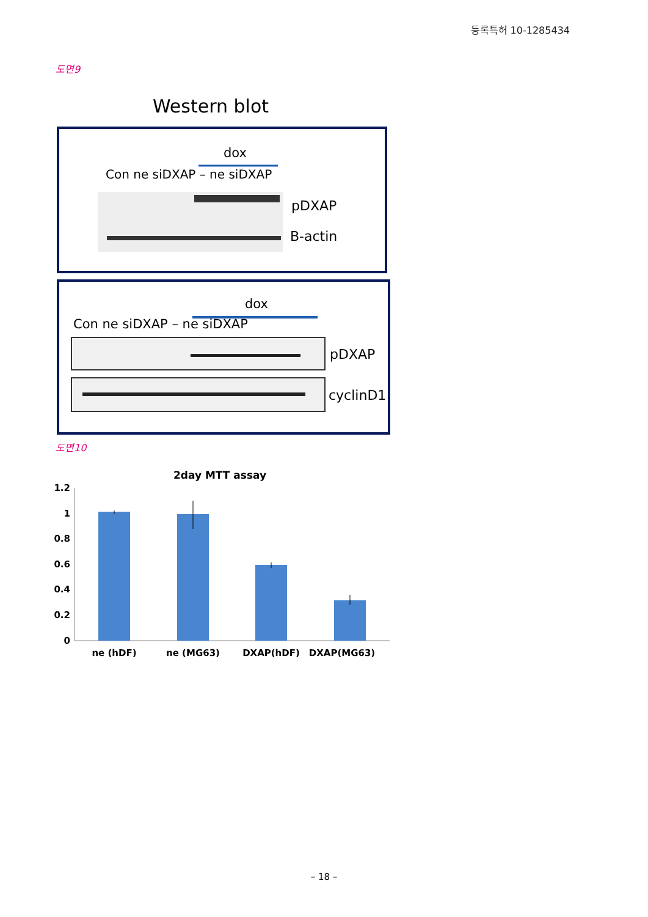등록특허 10-1285434
도면9
Western blot
dox
Con ne siDXAP – ne siDXAP
pDXAP
B-actin
dox
Con ne siDXAP – ne siDXAP
pDXAP
cyclinD1
도면10
2day MTT assay
1.2
1
0.8
0.6
0.4
0.2
0
ne (hDF)
ne (MG63)
DXAP(hDF)
DXAP(MG63)
– 18 –